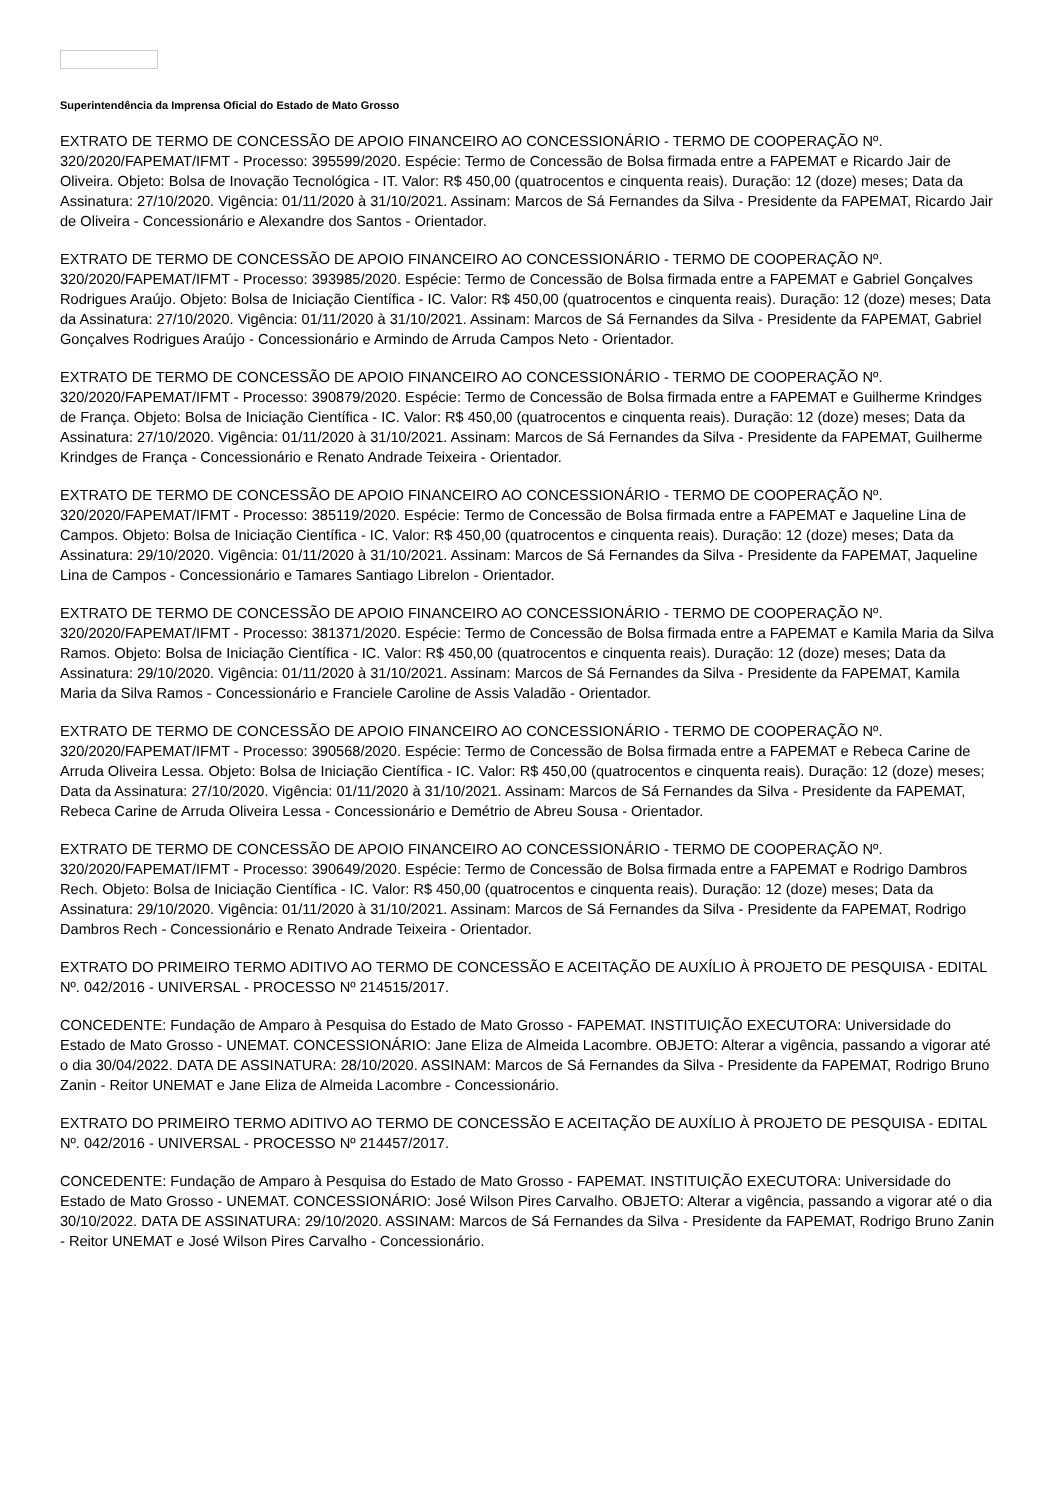Superintendência da Imprensa Oficial do Estado de Mato Grosso
EXTRATO DE TERMO DE CONCESSÃO DE APOIO FINANCEIRO AO CONCESSIONÁRIO - TERMO DE COOPERAÇÃO Nº. 320/2020/FAPEMAT/IFMT - Processo: 395599/2020. Espécie: Termo de Concessão de Bolsa firmada entre a FAPEMAT e Ricardo Jair de Oliveira. Objeto: Bolsa de Inovação Tecnológica - IT. Valor: R$ 450,00 (quatrocentos e cinquenta reais). Duração: 12 (doze) meses; Data da Assinatura: 27/10/2020. Vigência: 01/11/2020 à 31/10/2021. Assinam: Marcos de Sá Fernandes da Silva - Presidente da FAPEMAT, Ricardo Jair de Oliveira - Concessionário e Alexandre dos Santos - Orientador.
EXTRATO DE TERMO DE CONCESSÃO DE APOIO FINANCEIRO AO CONCESSIONÁRIO - TERMO DE COOPERAÇÃO Nº. 320/2020/FAPEMAT/IFMT - Processo: 393985/2020. Espécie: Termo de Concessão de Bolsa firmada entre a FAPEMAT e Gabriel Gonçalves Rodrigues Araújo. Objeto: Bolsa de Iniciação Científica - IC. Valor: R$ 450,00 (quatrocentos e cinquenta reais). Duração: 12 (doze) meses; Data da Assinatura: 27/10/2020. Vigência: 01/11/2020 à 31/10/2021. Assinam: Marcos de Sá Fernandes da Silva - Presidente da FAPEMAT, Gabriel Gonçalves Rodrigues Araújo - Concessionário e Armindo de Arruda Campos Neto - Orientador.
EXTRATO DE TERMO DE CONCESSÃO DE APOIO FINANCEIRO AO CONCESSIONÁRIO - TERMO DE COOPERAÇÃO Nº. 320/2020/FAPEMAT/IFMT - Processo: 390879/2020. Espécie: Termo de Concessão de Bolsa firmada entre a FAPEMAT e Guilherme Krindges de França. Objeto: Bolsa de Iniciação Científica - IC. Valor: R$ 450,00 (quatrocentos e cinquenta reais). Duração: 12 (doze) meses; Data da Assinatura: 27/10/2020. Vigência: 01/11/2020 à 31/10/2021. Assinam: Marcos de Sá Fernandes da Silva - Presidente da FAPEMAT, Guilherme Krindges de França - Concessionário e Renato Andrade Teixeira - Orientador.
EXTRATO DE TERMO DE CONCESSÃO DE APOIO FINANCEIRO AO CONCESSIONÁRIO - TERMO DE COOPERAÇÃO Nº. 320/2020/FAPEMAT/IFMT - Processo: 385119/2020. Espécie: Termo de Concessão de Bolsa firmada entre a FAPEMAT e Jaqueline Lina de Campos. Objeto: Bolsa de Iniciação Científica - IC. Valor: R$ 450,00 (quatrocentos e cinquenta reais). Duração: 12 (doze) meses; Data da Assinatura: 29/10/2020. Vigência: 01/11/2020 à 31/10/2021. Assinam: Marcos de Sá Fernandes da Silva - Presidente da FAPEMAT, Jaqueline Lina de Campos - Concessionário e Tamares Santiago Librelon - Orientador.
EXTRATO DE TERMO DE CONCESSÃO DE APOIO FINANCEIRO AO CONCESSIONÁRIO - TERMO DE COOPERAÇÃO Nº. 320/2020/FAPEMAT/IFMT - Processo: 381371/2020. Espécie: Termo de Concessão de Bolsa firmada entre a FAPEMAT e Kamila Maria da Silva Ramos. Objeto: Bolsa de Iniciação Científica - IC. Valor: R$ 450,00 (quatrocentos e cinquenta reais). Duração: 12 (doze) meses; Data da Assinatura: 29/10/2020. Vigência: 01/11/2020 à 31/10/2021. Assinam: Marcos de Sá Fernandes da Silva - Presidente da FAPEMAT, Kamila Maria da Silva Ramos - Concessionário e Franciele Caroline de Assis Valadão - Orientador.
EXTRATO DE TERMO DE CONCESSÃO DE APOIO FINANCEIRO AO CONCESSIONÁRIO - TERMO DE COOPERAÇÃO Nº. 320/2020/FAPEMAT/IFMT - Processo: 390568/2020. Espécie: Termo de Concessão de Bolsa firmada entre a FAPEMAT e Rebeca Carine de Arruda Oliveira Lessa. Objeto: Bolsa de Iniciação Científica - IC. Valor: R$ 450,00 (quatrocentos e cinquenta reais). Duração: 12 (doze) meses; Data da Assinatura: 27/10/2020. Vigência: 01/11/2020 à 31/10/2021. Assinam: Marcos de Sá Fernandes da Silva - Presidente da FAPEMAT, Rebeca Carine de Arruda Oliveira Lessa - Concessionário e Demétrio de Abreu Sousa - Orientador.
EXTRATO DE TERMO DE CONCESSÃO DE APOIO FINANCEIRO AO CONCESSIONÁRIO - TERMO DE COOPERAÇÃO Nº. 320/2020/FAPEMAT/IFMT - Processo: 390649/2020. Espécie: Termo de Concessão de Bolsa firmada entre a FAPEMAT e Rodrigo Dambros Rech. Objeto: Bolsa de Iniciação Científica - IC. Valor: R$ 450,00 (quatrocentos e cinquenta reais). Duração: 12 (doze) meses; Data da Assinatura: 29/10/2020. Vigência: 01/11/2020 à 31/10/2021. Assinam: Marcos de Sá Fernandes da Silva - Presidente da FAPEMAT, Rodrigo Dambros Rech - Concessionário e Renato Andrade Teixeira - Orientador.
EXTRATO DO PRIMEIRO TERMO ADITIVO AO TERMO DE CONCESSÃO E ACEITAÇÃO DE AUXÍLIO À PROJETO DE PESQUISA - EDITAL Nº. 042/2016 - UNIVERSAL - PROCESSO Nº 214515/2017.
CONCEDENTE: Fundação de Amparo à Pesquisa do Estado de Mato Grosso - FAPEMAT. INSTITUIÇÃO EXECUTORA: Universidade do Estado de Mato Grosso - UNEMAT. CONCESSIONÁRIO: Jane Eliza de Almeida Lacombre. OBJETO: Alterar a vigência, passando a vigorar até o dia 30/04/2022. DATA DE ASSINATURA: 28/10/2020. ASSINAM: Marcos de Sá Fernandes da Silva - Presidente da FAPEMAT, Rodrigo Bruno Zanin - Reitor UNEMAT e Jane Eliza de Almeida Lacombre - Concessionário.
EXTRATO DO PRIMEIRO TERMO ADITIVO AO TERMO DE CONCESSÃO E ACEITAÇÃO DE AUXÍLIO À PROJETO DE PESQUISA - EDITAL Nº. 042/2016 - UNIVERSAL - PROCESSO Nº 214457/2017.
CONCEDENTE: Fundação de Amparo à Pesquisa do Estado de Mato Grosso - FAPEMAT. INSTITUIÇÃO EXECUTORA: Universidade do Estado de Mato Grosso - UNEMAT. CONCESSIONÁRIO: José Wilson Pires Carvalho. OBJETO: Alterar a vigência, passando a vigorar até o dia 30/10/2022. DATA DE ASSINATURA: 29/10/2020. ASSINAM: Marcos de Sá Fernandes da Silva - Presidente da FAPEMAT, Rodrigo Bruno Zanin - Reitor UNEMAT e José Wilson Pires Carvalho - Concessionário.